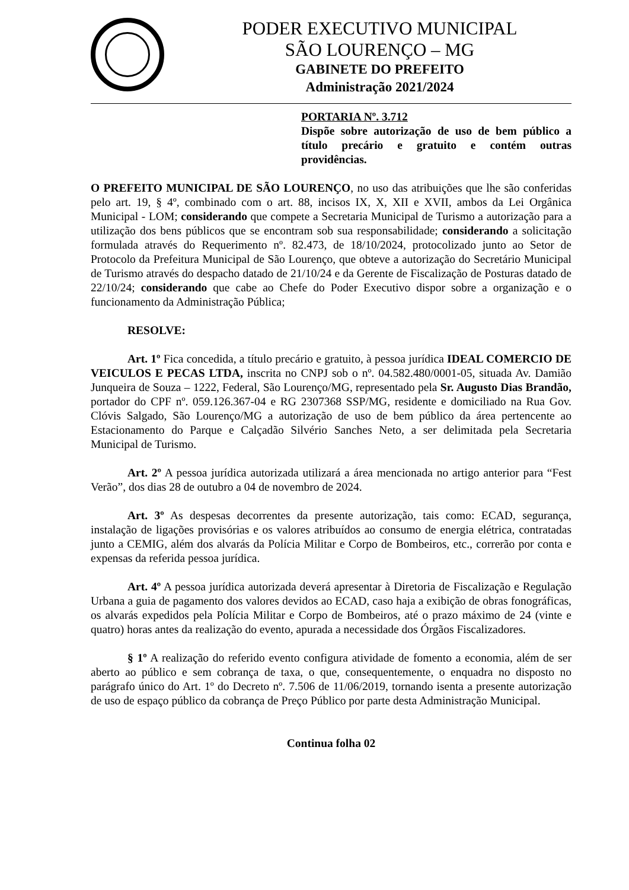PODER EXECUTIVO MUNICIPAL
SÃO LOURENÇO – MG
GABINETE DO PREFEITO
Administração 2021/2024
PORTARIA Nº. 3.712
Dispõe sobre autorização de uso de bem público a título precário e gratuito e contém outras providências.
O PREFEITO MUNICIPAL DE SÃO LOURENÇO, no uso das atribuições que lhe são conferidas pelo art. 19, § 4º, combinado com o art. 88, incisos IX, X, XII e XVII, ambos da Lei Orgânica Municipal - LOM; considerando que compete a Secretaria Municipal de Turismo a autorização para a utilização dos bens públicos que se encontram sob sua responsabilidade; considerando a solicitação formulada através do Requerimento nº. 82.473, de 18/10/2024, protocolizado junto ao Setor de Protocolo da Prefeitura Municipal de São Lourenço, que obteve a autorização do Secretário Municipal de Turismo através do despacho datado de 21/10/24 e da Gerente de Fiscalização de Posturas datado de 22/10/24; considerando que cabe ao Chefe do Poder Executivo dispor sobre a organização e o funcionamento da Administração Pública;
RESOLVE:
Art. 1º Fica concedida, a título precário e gratuito, à pessoa jurídica IDEAL COMERCIO DE VEICULOS E PECAS LTDA, inscrita no CNPJ sob o nº. 04.582.480/0001-05, situada Av. Damião Junqueira de Souza – 1222, Federal, São Lourenço/MG, representado pela Sr. Augusto Dias Brandão, portador do CPF nº. 059.126.367-04 e RG 2307368 SSP/MG, residente e domiciliado na Rua Gov. Clóvis Salgado, São Lourenço/MG a autorização de uso de bem público da área pertencente ao Estacionamento do Parque e Calçadão Silvério Sanches Neto, a ser delimitada pela Secretaria Municipal de Turismo.
Art. 2º A pessoa jurídica autorizada utilizará a área mencionada no artigo anterior para “Fest Verão”, dos dias 28 de outubro a 04 de novembro de 2024.
Art. 3º As despesas decorrentes da presente autorização, tais como: ECAD, segurança, instalação de ligações provisórias e os valores atribuídos ao consumo de energia elétrica, contratadas junto a CEMIG, além dos alvarás da Polícia Militar e Corpo de Bombeiros, etc., correrão por conta e expensas da referida pessoa jurídica.
Art. 4º A pessoa jurídica autorizada deverá apresentar à Diretoria de Fiscalização e Regulação Urbana a guia de pagamento dos valores devidos ao ECAD, caso haja a exibição de obras fonográficas, os alvarás expedidos pela Polícia Militar e Corpo de Bombeiros, até o prazo máximo de 24 (vinte e quatro) horas antes da realização do evento, apurada a necessidade dos Órgãos Fiscalizadores.
§ 1º A realização do referido evento configura atividade de fomento a economia, além de ser aberto ao público e sem cobrança de taxa, o que, consequentemente, o enquadra no disposto no parágrafo único do Art. 1º do Decreto nº. 7.506 de 11/06/2019, tornando isenta a presente autorização de uso de espaço público da cobrança de Preço Público por parte desta Administração Municipal.
Continua folha 02